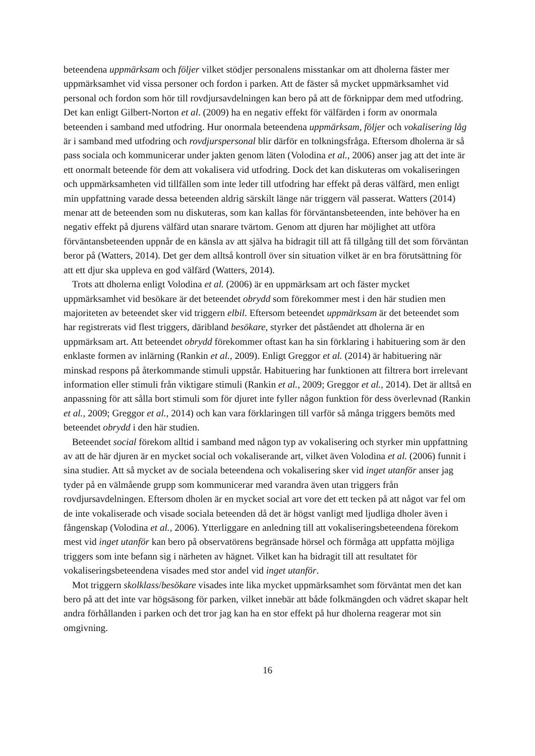beteendena uppmärksam och följer vilket stödjer personalens misstankar om att dholerna fäster mer uppmärksamhet vid vissa personer och fordon i parken. Att de fäster så mycket uppmärksamhet vid personal och fordon som hör till rovdjursavdelningen kan bero på att de förknippar dem med utfodring. Det kan enligt Gilbert-Norton et al. (2009) ha en negativ effekt för välfärden i form av onormala beteenden i samband med utfodring. Hur onormala beteendena uppmärksam, följer och vokalisering låg är i samband med utfodring och rovdjurspersonal blir därför en tolkningsfråga. Eftersom dholerna är så pass sociala och kommunicerar under jakten genom läten (Volodina et al., 2006) anser jag att det inte är ett onormalt beteende för dem att vokalisera vid utfodring. Dock det kan diskuteras om vokaliseringen och uppmärksamheten vid tillfällen som inte leder till utfodring har effekt på deras välfärd, men enligt min uppfattning varade dessa beteenden aldrig särskilt länge när triggern väl passerat. Watters (2014) menar att de beteenden som nu diskuteras, som kan kallas för förväntansbeteenden, inte behöver ha en negativ effekt på djurens välfärd utan snarare tvärtom. Genom att djuren har möjlighet att utföra förväntansbeteenden uppnår de en känsla av att själva ha bidragit till att få tillgång till det som förväntan beror på (Watters, 2014). Det ger dem alltså kontroll över sin situation vilket är en bra förutsättning för att ett djur ska uppleva en god välfärd (Watters, 2014).
Trots att dholerna enligt Volodina et al. (2006) är en uppmärksam art och fäster mycket uppmärksamhet vid besökare är det beteendet obrydd som förekommer mest i den här studien men majoriteten av beteendet sker vid triggern elbil. Eftersom beteendet uppmärksam är det beteendet som har registrerats vid flest triggers, däribland besökare, styrker det påståendet att dholerna är en uppmärksam art. Att beteendet obrydd förekommer oftast kan ha sin förklaring i habituering som är den enklaste formen av inlärning (Rankin et al., 2009). Enligt Greggor et al. (2014) är habituering när minskad respons på återkommande stimuli uppstår. Habituering har funktionen att filtrera bort irrelevant information eller stimuli från viktigare stimuli (Rankin et al., 2009; Greggor et al., 2014). Det är alltså en anpassning för att sålla bort stimuli som för djuret inte fyller någon funktion för dess överlevnad (Rankin et al., 2009; Greggor et al., 2014) och kan vara förklaringen till varför så många triggers bemöts med beteendet obrydd i den här studien.
Beteendet social förekom alltid i samband med någon typ av vokalisering och styrker min uppfattning av att de här djuren är en mycket social och vokaliserande art, vilket även Volodina et al. (2006) funnit i sina studier. Att så mycket av de sociala beteendena och vokalisering sker vid inget utanför anser jag tyder på en välmående grupp som kommunicerar med varandra även utan triggers från rovdjursavdelningen. Eftersom dholen är en mycket social art vore det ett tecken på att något var fel om de inte vokaliserade och visade sociala beteenden då det är högst vanligt med ljudliga dholer även i fångenskap (Volodina et al., 2006). Ytterliggare en anledning till att vokaliseringsbeteendena förekom mest vid inget utanför kan bero på observatörens begränsade hörsel och förmåga att uppfatta möjliga triggers som inte befann sig i närheten av hägnet. Vilket kan ha bidragit till att resultatet för vokaliseringsbeteendena visades med stor andel vid inget utanför.
Mot triggern skolklass/besökare visades inte lika mycket uppmärksamhet som förväntat men det kan bero på att det inte var högsäsong för parken, vilket innebär att både folkmängden och vädret skapar helt andra förhållanden i parken och det tror jag kan ha en stor effekt på hur dholerna reagerar mot sin omgivning.
16